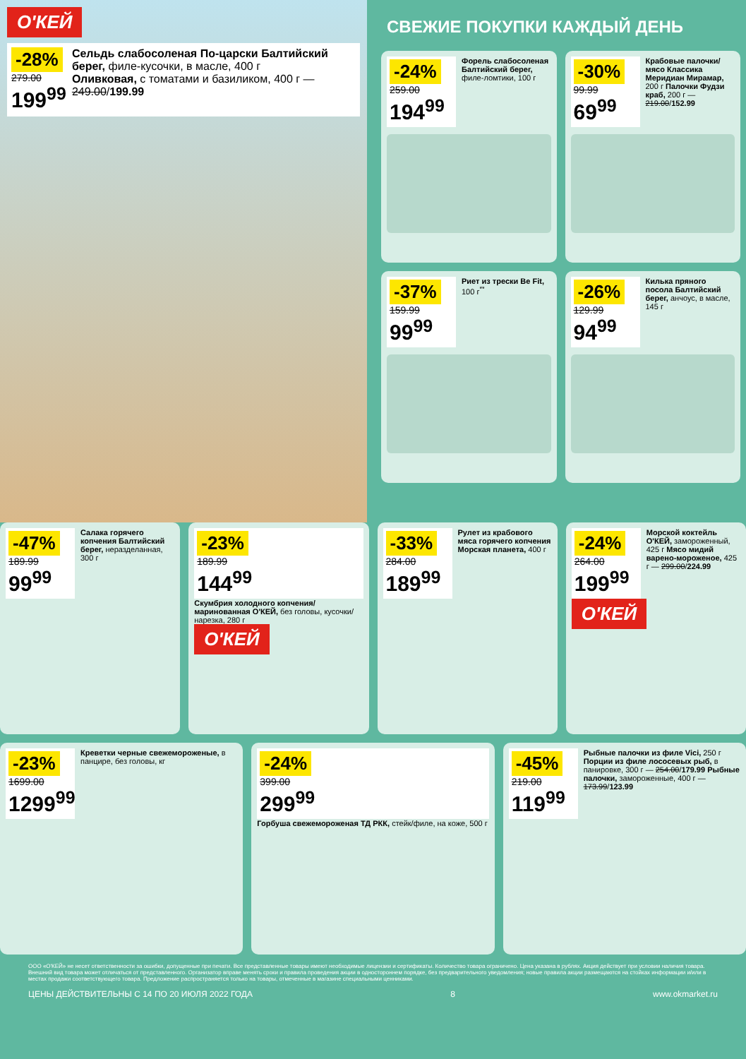О'КЕЙ
-28%
279.00
199<sup>99</sup>
Сельдь слабосоленая По-царски Балтийский берег, филе-кусочки, в масле, 400 г
Оливковая, с томатами и базиликом, 400 г — 249.00/199.99
СВЕЖИЕ ПОКУПКИ КАЖДЫЙ ДЕНЬ
-24%
259.00
194<sup>99</sup>
Форель слабосоленая Балтийский берег, филе-ломтики, 100 г
-30%
99.99
69<sup>99</sup>
Крабовые палочки/мясо Классика Меридиан Мирамар, 200 г Палочки Фудзи краб, 200 г — 219.00/152.99
-37%
159.99
99<sup>99</sup>
Риет из трески Be Fit, 100 г<sup>**</sup>
-26%
129.99
94<sup>99</sup>
Килька пряного посола Балтийский берег, анчоус, в масле, 145 г
-47%
189.99
99<sup>99</sup>
Салака горячего копчения Балтийский берег, неразделанная, 300 г
-23%
189.99
144<sup>99</sup>
Скумбрия холодного копчения/ маринованная О'КЕЙ, без головы, кусочки/ нарезка, 280 г
О'КЕЙ
-33%
284.00
189<sup>99</sup>
Рулет из крабового мяса горячего копчения Морская планета, 400 г
-24%
264.00
199<sup>99</sup>
Морской коктейль О'КЕЙ, замороженный, 425 г Мясо мидий варено-мороженое, 425 г — 299.00/224.99
О'КЕЙ
-23%
1699.00
1299<sup>99</sup>
Креветки черные свежемороженые, в панцире, без головы, кг
-24%
399.00
299<sup>99</sup>
Горбуша свежемороженая ТД РКК, стейк/филе, на коже, 500 г
-45%
219.00
119<sup>99</sup>
Рыбные палочки из филе Vici, 250 г Порции из филе лососевых рыб, в панировке, 300 г — 254.00/179.99 Рыбные палочки, замороженные, 400 г — 173.99/123.99
ООО «О'КЕЙ» не несет ответственности за ошибки, допущенные при печати. Все представленные товары имеют необходимые лицензии и сертификаты. Количество товара ограничено. Цена указана в рублях. Акция действует при условии наличия товара. Внешний вид товара может отличаться от представленного. Организатор вправе менять сроки и правила проведения акции в одностороннем порядке, без предварительного уведомления; новые правила акции размещаются на стойках информации и/или в местах продажи соответствующего товара. Предложение распространяется только на товары, отмеченные в магазине специальными ценниками.
ЦЕНЫ ДЕЙСТВИТЕЛЬНЫ С 14 ПО 20 ИЮЛЯ 2022 ГОДА 8 www.okmarket.ru